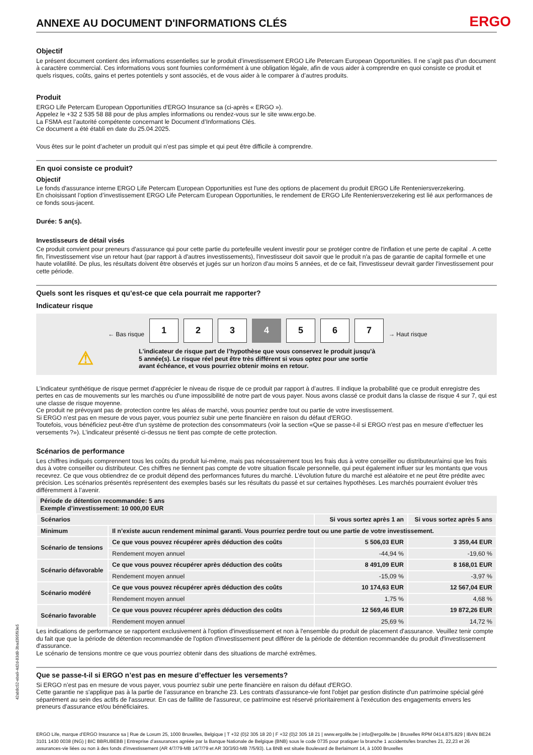ANNEXE AU DOCUMENT D'INFORMATIONS CLÉS
ERGO
Objectif
Le présent document contient des informations essentielles sur le produit d’investissement ERGO Life Petercam European Opportunities. Il ne s’agit pas d’un document à caractère commercial. Ces informations vous sont fournies conformément à une obligation légale, afin de vous aider à comprendre en quoi consiste ce produit et quels risques, coûts, gains et pertes potentiels y sont associés, et de vous aider à le comparer à d’autres produits.
Produit
ERGO Life Petercam European Opportunities d'ERGO Insurance sa (ci-après « ERGO »).
Appelez le +32 2 535 58 88 pour de plus amples informations ou rendez-vous sur le site www.ergo.be.
La FSMA est l’autorité compétente concernant le Document d’Informations Clés.
Ce document a été établi en date du 25.04.2025.
Vous êtes sur le point d’acheter un produit qui n’est pas simple et qui peut être difficile à comprendre.
En quoi consiste ce produit?
Objectif
Le fonds d'assurance interne ERGO Life Petercam European Opportunities est l'une des options de placement du produit ERGO Life Renteniersverzekering.
En choisissant l’option d’investissement ERGO Life Petercam European Opportunities, le rendement de ERGO Life Renteniersverzekering est lié aux performances de ce fonds sous-jacent.
Durée: 5 an(s).
Investisseurs de détail visés
Ce produit convient pour preneurs d'assurance qui pour cette partie du portefeuille veulent investir pour se protéger contre de l'inflation et une perte de capital . A cette fin, l'investissement vise un retour haut (par rapport à d'autres investissements), l'investisseur doit savoir que le produit n'a pas de garantie de capital formelle et une haute volatilité. De plus, les résultats doivent être observés et jugés sur un horizon d'au moins 5 années, et de ce fait, l'investisseur devrait garder l'investissement pour cette période.
Quels sont les risques et qu’est-ce que cela pourrait me rapporter?
Indicateur risque
← Bas risque
1 2 3 4 5 6 7
→ Haut risque
⚠
L'indicateur de risque part de l’hypothèse que vous conservez le produit jusqu’à 5 année(s). Le risque réel peut être très différent si vous optez pour une sortie avant échéance, et vous pourriez obtenir moins en retour.
L’indicateur synthétique de risque permet d'apprécier le niveau de risque de ce produit par rapport à d’autres. Il indique la probabilité que ce produit enregistre des pertes en cas de mouvements sur les marchés ou d'une impossibilité de notre part de vous payer. Nous avons classé ce produit dans la classe de risque 4 sur 7, qui est une classe de risque moyenne.
Ce produit ne prévoyant pas de protection contre les aléas de marché, vous pourriez perdre tout ou partie de votre investissement.
Si ERGO n’est pas en mesure de vous payer, vous pourriez subir une perte financière en raison du défaut d'ERGO.
Toutefois, vous bénéficiez peut-être d'un système de protection des consommateurs (voir la section «Que se passe-t-il si ERGO n'est pas en mesure d’effectuer les versements ?»). L’indicateur présenté ci-dessus ne tient pas compte de cette protection.
Scénarios de performance
Les chiffres indiqués comprennent tous les coûts du produit lui-même, mais pas nécessairement tous les frais dus à votre conseiller ou distributeur/ainsi que les frais dus à votre conseiller ou distributeur. Ces chiffres ne tiennent pas compte de votre situation fiscale personnelle, qui peut également influer sur les montants que vous recevrez. Ce que vous obtiendrez de ce produit dépend des performances futures du marché. L’évolution future du marché est aléatoire et ne peut être prédite avec précision. Les scénarios présentés représentent des exemples basés sur les résultats du passé et sur certaines hypothèses. Les marchés pourraient évoluer très différemment à l’avenir.
| Période de détention recommandée: 5 ans Exemple d’investissement: 10 000,00 EUR | | | |
| --- | --- | --- | --- |
| Scénarios | | Si vous sortez après 1 an | Si vous sortez après 5 ans |
| Minimum | Il n’existe aucun rendement minimal garanti. Vous pourriez perdre tout ou une partie de votre investissement. | | |
| Scénario de tensions | Ce que vous pouvez récupérer après déduction des coûts | 5 506,03 EUR | 3 359,44 EUR |
| | Rendement moyen annuel | -44,94 % | -19,60 % |
| Scénario défavorable | Ce que vous pouvez récupérer après déduction des coûts | 8 491,09 EUR | 8 168,01 EUR |
| | Rendement moyen annuel | -15,09 % | -3,97 % |
| Scénario modéré | Ce que vous pouvez récupérer après déduction des coûts | 10 174,63 EUR | 12 567,04 EUR |
| | Rendement moyen annuel | 1,75 % | 4,68 % |
| Scénario favorable | Ce que vous pouvez récupérer après déduction des coûts | 12 569,46 EUR | 19 872,26 EUR |
| | Rendement moyen annuel | 25,69 % | 14,72 % |
Les indications de performance se rapportent exclusivement à l'option d'investissement et non à l'ensemble du produit de placement d'assurance. Veuillez tenir compte du fait que que la période de détention recommandée de l'option d'investissement peut différer de la période de détention recommandée du produit d'investissement d'assurance.
Le scénario de tensions montre ce que vous pourriez obtenir dans des situations de marché extrêmes.
Que se passe-t-il si ERGO n’est pas en mesure d’effectuer les versements?
Si ERGO n’est pas en mesure de vous payer, vous pourriez subir une perte financière en raison du défaut d'ERGO.
Cette garantie ne s'applique pas à la partie de l’assurance en branche 23. Les contrats d'assurance-vie font l'objet par gestion distincte d'un patrimoine spécial géré séparément au sein des actifs de l'assureur. En cas de faillite de l'assureur, ce patrimoine est réservé prioritairement à l'exécution des engagements envers les preneurs d'assurance et/ou bénéficiaires.
ERGO Life, marque d’ERGO Insurance sa | Rue de Loxum 25, 1000 Bruxelles, Belgique | T +32 (0)2 305 18 20 | F +32 (0)2 305 18 21 | www.ergolife.be | info@ergolife.be | Bruxelles RPM 0414.875.829 | IBAN BE24 3101 1430 0038 (ING) | BIC BBRUBEBB | Entreprise d’assurances agréée par la Banque Nationale de Belgique (BNB) sous le code 0735 pour pratiquer la branche 1 accidents/les branches 21, 22,23 et 26 assurances-vie liées ou non à des fonds d’investissement (AR 4/7/79-MB 14/7/79 et AR 30/3/93-MB 7/5/93). La BNB est située Boulevard de Berlaimont 14, à 1000 Bruxelles
42ab8c52-eba9-4d2d-83d8-3bad395f93e5